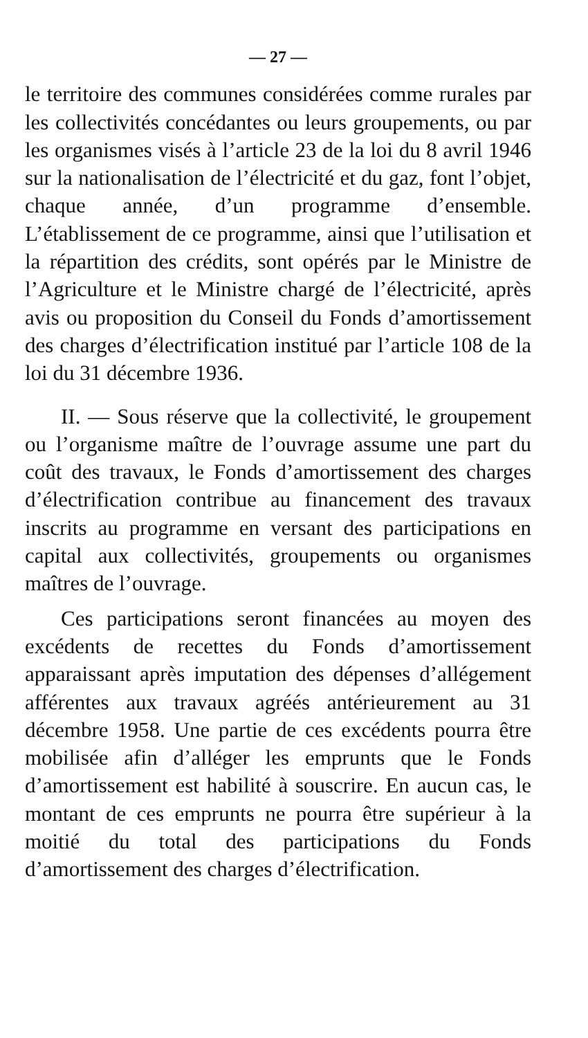— 27 —
le territoire des communes considérées comme rurales par les collectivités concédantes ou leurs groupements, ou par les organismes visés à l’article 23 de la loi du 8 avril 1946 sur la nationalisation de l’électricité et du gaz, font l’objet, chaque année, d’un programme d’ensemble. L’établissement de ce programme, ainsi que l’utilisation et la répartition des crédits, sont opérés par le Ministre de l’Agriculture et le Ministre chargé de l’électricité, après avis ou proposition du Conseil du Fonds d’amortissement des charges d’électrification institué par l’article 108 de la loi du 31 décembre 1936.
II. — Sous réserve que la collectivité, le groupement ou l’organisme maître de l’ouvrage assume une part du coût des travaux, le Fonds d’amortissement des charges d’électrification contribue au financement des travaux inscrits au programme en versant des participations en capital aux collectivités, groupements ou organismes maîtres de l’ouvrage.
Ces participations seront financées au moyen des excédents de recettes du Fonds d’amortissement apparaissant après imputation des dépenses d’allégement afférentes aux travaux agréés antérieurement au 31 décembre 1958. Une partie de ces excédents pourra être mobilisée afin d’alléger les emprunts que le Fonds d’amortissement est habilité à souscrire. En aucun cas, le montant de ces emprunts ne pourra être supérieur à la moitié du total des participations du Fonds d’amortissement des charges d’électrification.